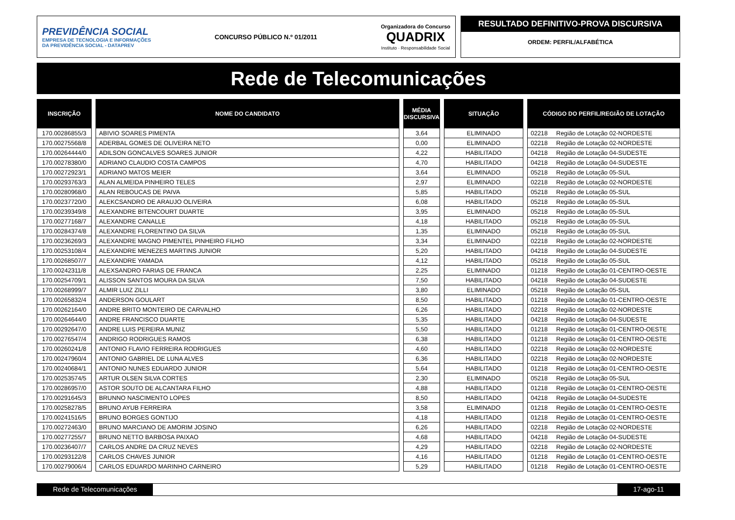PREVIDÊNCIA SOCIAL
EMPRESA DE TECNOLOGIA E INFORMAÇÕES
DA PREVIDÊNCIA SOCIAL - DATAPREV
CONCURSO PÚBLICO N.º 01/2011
Organizadora do Concurso
QUADRIX
Instituto · Responsabilidade Social
RESULTADO DEFINITIVO-PROVA DISCURSIVA
ORDEM: PERFIL/ALFABÉTICA
Rede de Telecomunicações
| INSCRIÇÃO | NOME DO CANDIDATO | MÉDIA DISCURSIVA | SITUAÇÃO | CÓDIGO DO PERFIL/REGIÃO DE LOTAÇÃO |
| --- | --- | --- | --- | --- |
| 170.00286855/3 | ABIVIO SOARES PIMENTA | 3,64 | ELIMINADO | 02218 Região de Lotação 02-NORDESTE |
| 170.00275568/8 | ADERBAL GOMES DE OLIVEIRA NETO | 0,00 | ELIMINADO | 02218 Região de Lotação 02-NORDESTE |
| 170.00264444/0 | ADILSON GONCALVES SOARES JUNIOR | 4,22 | HABILITADO | 04218 Região de Lotação 04-SUDESTE |
| 170.00278380/0 | ADRIANO CLAUDIO COSTA CAMPOS | 4,70 | HABILITADO | 04218 Região de Lotação 04-SUDESTE |
| 170.00272923/1 | ADRIANO MATOS MEIER | 3,64 | ELIMINADO | 05218 Região de Lotação 05-SUL |
| 170.00293763/3 | ALAN ALMEIDA PINHEIRO TELES | 2,97 | ELIMINADO | 02218 Região de Lotação 02-NORDESTE |
| 170.00280968/0 | ALAN REBOUCAS DE PAIVA | 5,85 | HABILITADO | 05218 Região de Lotação 05-SUL |
| 170.00237720/0 | ALEKCSANDRO DE ARAUJO OLIVEIRA | 6,08 | HABILITADO | 05218 Região de Lotação 05-SUL |
| 170.00239349/8 | ALEXANDRE BITENCOURT DUARTE | 3,95 | ELIMINADO | 05218 Região de Lotação 05-SUL |
| 170.00277168/7 | ALEXANDRE CANALLE | 4,18 | HABILITADO | 05218 Região de Lotação 05-SUL |
| 170.00284374/8 | ALEXANDRE FLORENTINO DA SILVA | 1,35 | ELIMINADO | 05218 Região de Lotação 05-SUL |
| 170.00236269/3 | ALEXANDRE MAGNO PIMENTEL PINHEIRO FILHO | 3,34 | ELIMINADO | 02218 Região de Lotação 02-NORDESTE |
| 170.00253108/4 | ALEXANDRE MENEZES MARTINS JUNIOR | 5,20 | HABILITADO | 04218 Região de Lotação 04-SUDESTE |
| 170.00268507/7 | ALEXANDRE YAMADA | 4,12 | HABILITADO | 05218 Região de Lotação 05-SUL |
| 170.00242311/8 | ALEXSANDRO FARIAS DE FRANCA | 2,25 | ELIMINADO | 01218 Região de Lotação 01-CENTRO-OESTE |
| 170.00254709/1 | ALISSON SANTOS MOURA DA SILVA | 7,50 | HABILITADO | 04218 Região de Lotação 04-SUDESTE |
| 170.00268999/7 | ALMIR LUIZ ZILLI | 3,80 | ELIMINADO | 05218 Região de Lotação 05-SUL |
| 170.00265832/4 | ANDERSON GOULART | 8,50 | HABILITADO | 01218 Região de Lotação 01-CENTRO-OESTE |
| 170.00262164/0 | ANDRE BRITO MONTEIRO DE CARVALHO | 6,26 | HABILITADO | 02218 Região de Lotação 02-NORDESTE |
| 170.00264644/0 | ANDRE FRANCISCO DUARTE | 5,35 | HABILITADO | 04218 Região de Lotação 04-SUDESTE |
| 170.00292647/0 | ANDRE LUIS PEREIRA MUNIZ | 5,50 | HABILITADO | 01218 Região de Lotação 01-CENTRO-OESTE |
| 170.00276547/4 | ANDRIGO RODRIGUES RAMOS | 6,38 | HABILITADO | 01218 Região de Lotação 01-CENTRO-OESTE |
| 170.00260241/8 | ANTONIO FLAVIO FERREIRA RODRIGUES | 4,60 | HABILITADO | 02218 Região de Lotação 02-NORDESTE |
| 170.00247960/4 | ANTONIO GABRIEL DE LUNA ALVES | 6,36 | HABILITADO | 02218 Região de Lotação 02-NORDESTE |
| 170.00240684/1 | ANTONIO NUNES EDUARDO JUNIOR | 5,64 | HABILITADO | 01218 Região de Lotação 01-CENTRO-OESTE |
| 170.00253574/5 | ARTUR OLSEN SILVA CORTES | 2,30 | ELIMINADO | 05218 Região de Lotação 05-SUL |
| 170.00286957/0 | ASTOR SOUTO DE ALCANTARA FILHO | 4,88 | HABILITADO | 01218 Região de Lotação 01-CENTRO-OESTE |
| 170.00291645/3 | BRUNNO NASCIMENTO LOPES | 8,50 | HABILITADO | 04218 Região de Lotação 04-SUDESTE |
| 170.00258278/5 | BRUNO AYUB FERREIRA | 3,58 | ELIMINADO | 01218 Região de Lotação 01-CENTRO-OESTE |
| 170.00241516/5 | BRUNO BORGES GONTIJO | 4,18 | HABILITADO | 01218 Região de Lotação 01-CENTRO-OESTE |
| 170.00272463/0 | BRUNO MARCIANO DE AMORIM JOSINO | 6,26 | HABILITADO | 02218 Região de Lotação 02-NORDESTE |
| 170.00277255/7 | BRUNO NETTO BARBOSA PAIXAO | 4,68 | HABILITADO | 04218 Região de Lotação 04-SUDESTE |
| 170.00236407/7 | CARLOS ANDRE DA CRUZ NEVES | 4,29 | HABILITADO | 02218 Região de Lotação 02-NORDESTE |
| 170.00293122/8 | CARLOS CHAVES JUNIOR | 4,16 | HABILITADO | 01218 Região de Lotação 01-CENTRO-OESTE |
| 170.00279006/4 | CARLOS EDUARDO MARINHO CARNEIRO | 5,29 | HABILITADO | 01218 Região de Lotação 01-CENTRO-OESTE |
Rede de Telecomunicações 17-ago-11